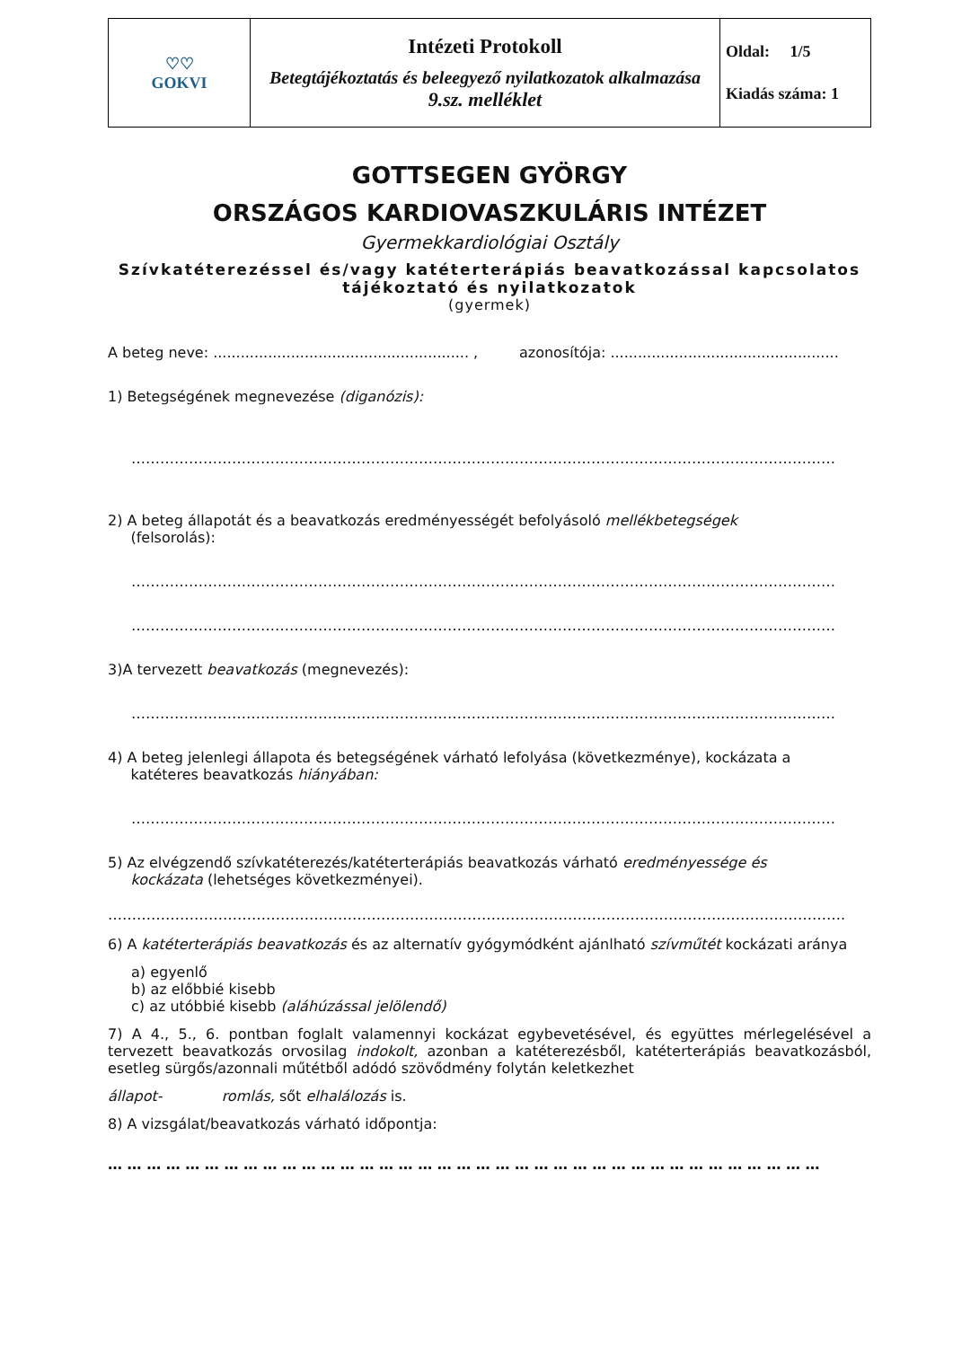| ♡♡ GOKVI | Intézeti Protokoll Betegtájékoztatás és beleegyező nyilatkozatok alkalmazása 9.sz. melléklet | Oldal: 1/5 Kiadás száma: 1 |
GOTTSEGEN GYÖRGY
ORSZÁGOS KARDIOVASZKULÁRIS INTÉZET
Gyermekkardiológiai Osztály
Szívkatéterezéssel és/vagy katéterterápiás beavatkozással kapcsolatos
tájékoztató és nyilatkozatok
(gyermek)
A beteg neve: ........................................................ , azonosítója: ..................................................
1) Betegségének megnevezése (diganózis):
…………………………………………………………………………………………………………………………………
2) A beteg állapotát és a beavatkozás eredményességét befolyásoló mellékbetegségek
(felsorolás):
…………………………………………………………………………………………………………………………………
…………………………………………………………………………………………………………………………………
3)A tervezett beavatkozás (megnevezés):
…………………………………………………………………………………………………………………………………
4) A beteg jelenlegi állapota és betegségének várható lefolyása (következménye), kockázata a
katéteres beavatkozás hiányában:
…………………………………………………………………………………………………………………………………
5) Az elvégzendő szívkatéterezés/katéterterápiás beavatkozás várható eredményessége és
kockázata (lehetséges következményei).
……………………………………………………………………………………………………………………………………….
6) A katéterterápiás beavatkozás és az alternatív gyógymódként ajánlható szívműtét kockázati aránya
a) egyenlő
b) az előbbié kisebb
c) az utóbbié kisebb (aláhúzással jelölendő)
7) A 4., 5., 6. pontban foglalt valamennyi kockázat egybevetésével, és együttes mérlegelésével a tervezett beavatkozás orvosilag indokolt, azonban a katéterezésből, katéterterápiás beavatkozásból, esetleg sürgős/azonnali műtétből adódó szövődmény folytán keletkezhet
állapot- romlás, sőt elhalálozás is.
8) A vizsgálat/beavatkozás várható időpontja:
… … … … … … … … … … … … … … … … … … … … … … … … … … … … … … … … … … … … …